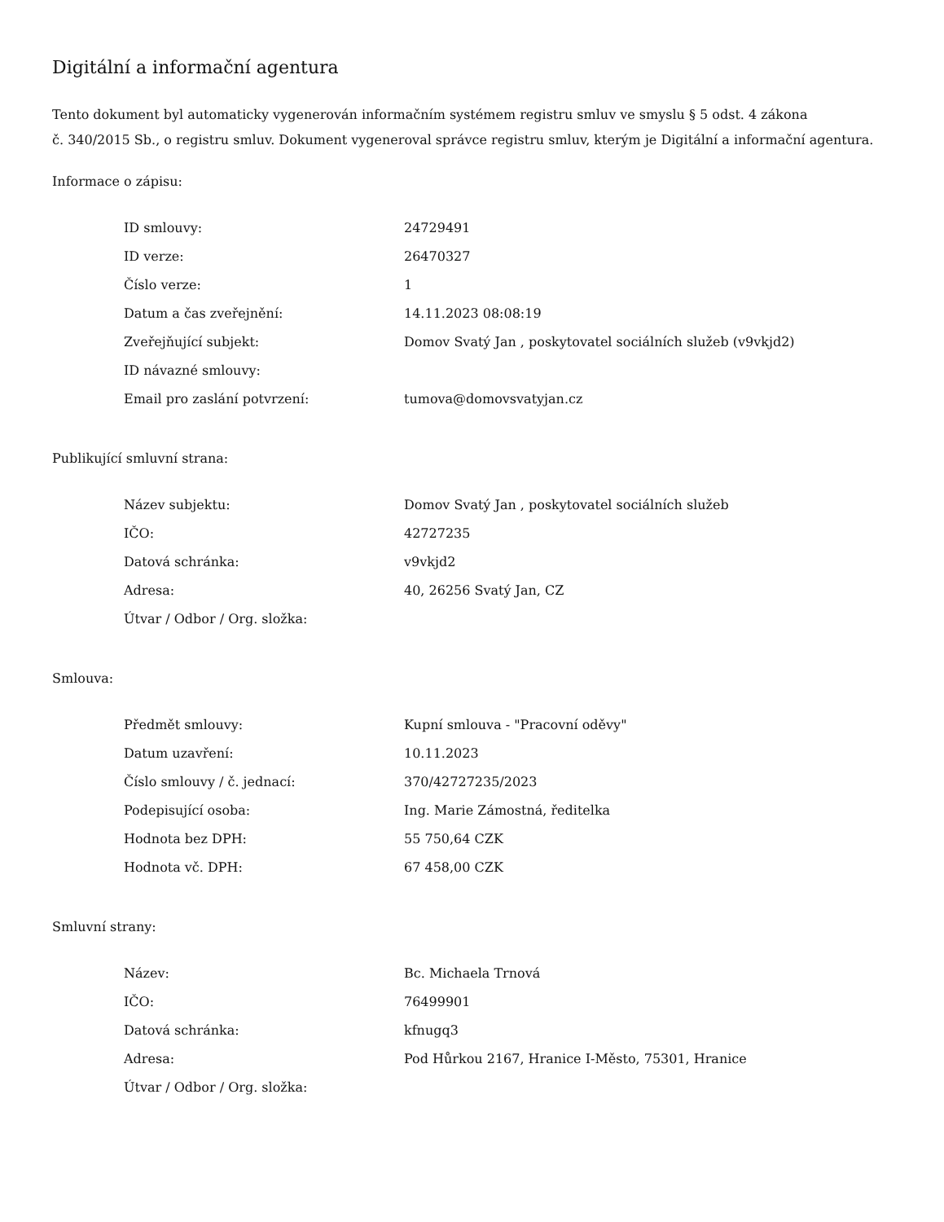Digitální a informační agentura
Tento dokument byl automaticky vygenerován informačním systémem registru smluv ve smyslu § 5 odst. 4 zákona
č. 340/2015 Sb., o registru smluv. Dokument vygeneroval správce registru smluv, kterým je Digitální a informační agentura.
Informace o zápisu:
| ID smlouvy: | 24729491 |
| ID verze: | 26470327 |
| Číslo verze: | 1 |
| Datum a čas zveřejnění: | 14.11.2023 08:08:19 |
| Zveřejňující subjekt: | Domov Svatý Jan , poskytovatel sociálních služeb (v9vkjd2) |
| ID návazné smlouvy: | |
| Email pro zaslání potvrzení: | tumova@domovsvatyjan.cz |
Publikující smluvní strana:
| Název subjektu: | Domov Svatý Jan , poskytovatel sociálních služeb |
| IČO: | 42727235 |
| Datová schránka: | v9vkjd2 |
| Adresa: | 40, 26256 Svatý Jan, CZ |
| Útvar / Odbor / Org. složka: | |
Smlouva:
| Předmět smlouvy: | Kupní smlouva - "Pracovní oděvy" |
| Datum uzavření: | 10.11.2023 |
| Číslo smlouvy / č. jednací: | 370/42727235/2023 |
| Podepisující osoba: | Ing. Marie Zámostná, ředitelka |
| Hodnota bez DPH: | 55 750,64 CZK |
| Hodnota vč. DPH: | 67 458,00 CZK |
Smluvní strany:
| Název: | Bc. Michaela Trnová |
| IČO: | 76499901 |
| Datová schránka: | kfnugq3 |
| Adresa: | Pod Hůrkou 2167, Hranice I-Město, 75301, Hranice |
| Útvar / Odbor / Org. složka: | |